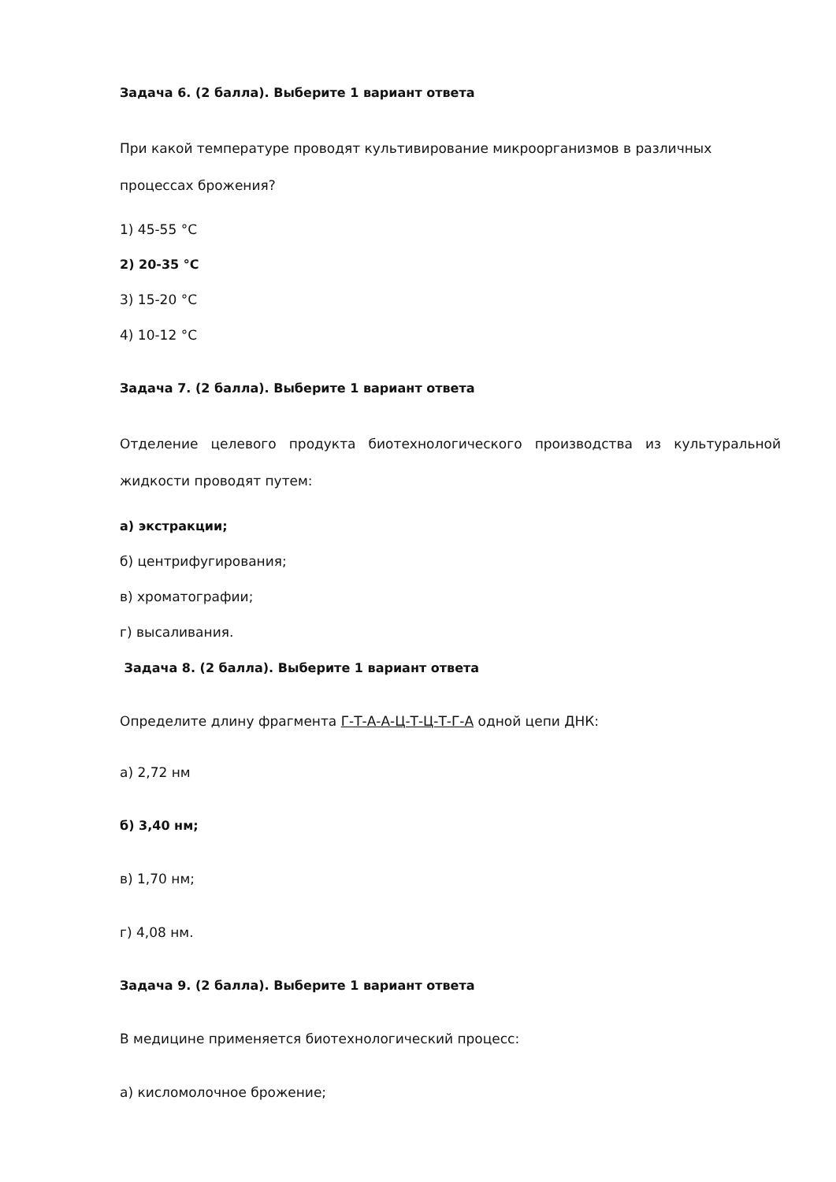Задача 6. (2 балла). Выберите 1 вариант ответа
При какой температуре проводят культивирование микроорганизмов в различных процессах брожения?
1) 45-55 °С
2) 20-35 °С
3) 15-20 °С
4) 10-12 °С
Задача 7. (2 балла). Выберите 1 вариант ответа
Отделение целевого продукта биотехнологического производства из культуральной жидкости проводят путем:
а) экстракции;
б) центрифугирования;
в) хроматографии;
г) высаливания.
Задача 8. (2 балла). Выберите 1 вариант ответа
Определите длину фрагмента Г-Т-А-А-Ц-Т-Ц-Т-Г-А одной цепи ДНК:
а) 2,72 нм
б) 3,40 нм;
в) 1,70 нм;
г) 4,08 нм.
Задача 9. (2 балла). Выберите 1 вариант ответа
В медицине применяется биотехнологический процесс:
а) кисломолочное брожение;